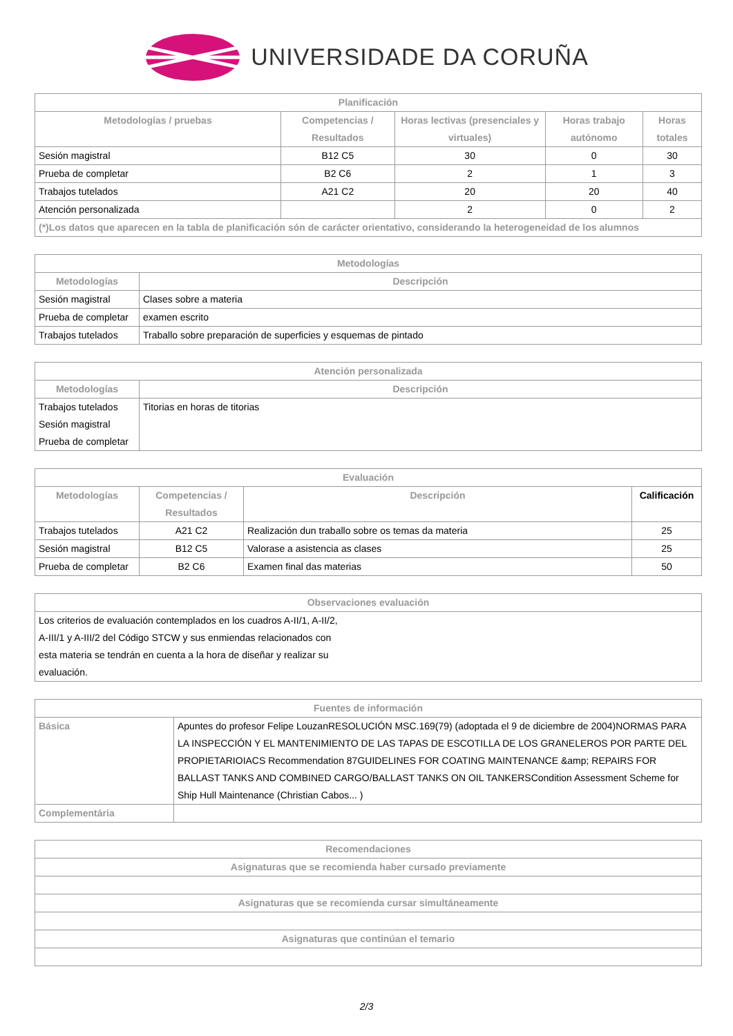UNIVERSIDADE DA CORUÑA
| Planificación | | | | |
| --- | --- | --- | --- | --- |
| Metodologías / pruebas | Competencias / Resultados | Horas lectivas (presenciales y virtuales) | Horas trabajo autónomo | Horas totales |
| Sesión magistral | B12 C5 | 30 | 0 | 30 |
| Prueba de completar | B2 C6 | 2 | 1 | 3 |
| Trabajos tutelados | A21 C2 | 20 | 20 | 40 |
| Atención personalizada | | 2 | 0 | 2 |
| (*)Los datos que aparecen en la tabla de planificación són de carácter orientativo, considerando la heterogeneidad de los alumnos | | | | |
| Metodologías | |
| --- | --- |
| Metodologías | Descripción |
| Sesión magistral | Clases sobre a materia |
| Prueba de completar | examen escrito |
| Trabajos tutelados | Traballo sobre preparación de superficies y esquemas de pintado |
| Atención personalizada | |
| --- | --- |
| Metodologías | Descripción |
| Trabajos tutelados Sesión magistral Prueba de completar | Titorias en horas de titorias |
| Evaluación | | | |
| --- | --- | --- | --- |
| Metodologías | Competencias / Resultados | Descripción | Calificación |
| Trabajos tutelados | A21 C2 | Realización dun traballo sobre os temas da materia | 25 |
| Sesión magistral | B12 C5 | Valorase a asistencia as clases | 25 |
| Prueba de completar | B2 C6 | Examen final das materias | 50 |
| Observaciones evaluación |
| --- |
| Los criterios de evaluación contemplados en los cuadros A-II/1, A-II/2, A-III/1 y A-III/2 del Código STCW y sus enmiendas relacionados con esta materia se tendrán en cuenta a la hora de diseñar y realizar su evaluación. |
| Fuentes de información | |
| --- | --- |
| Básica | Apuntes do profesor Felipe LouzanRESOLUCIÓN MSC.169(79) (adoptada el 9 de diciembre de 2004)NORMAS PARA LA INSPECCIÓN Y EL MANTENIMIENTO DE LAS TAPAS DE ESCOTILLA DE LOS GRANELEROS POR PARTE DEL PROPIETARIOIACS Recommendation 87GUIDELINES FOR COATING MAINTENANCE &amp; REPAIRS FOR BALLAST TANKS AND COMBINED CARGO/BALLAST TANKS ON OIL TANKERSCondition Assessment Scheme for Ship Hull Maintenance (Christian Cabos... ) |
| Complementária | |
| Recomendaciones |
| --- |
| Asignaturas que se recomienda haber cursado previamente |
| Asignaturas que se recomienda cursar simultáneamente |
| Asignaturas que continúan el temario |
2/3